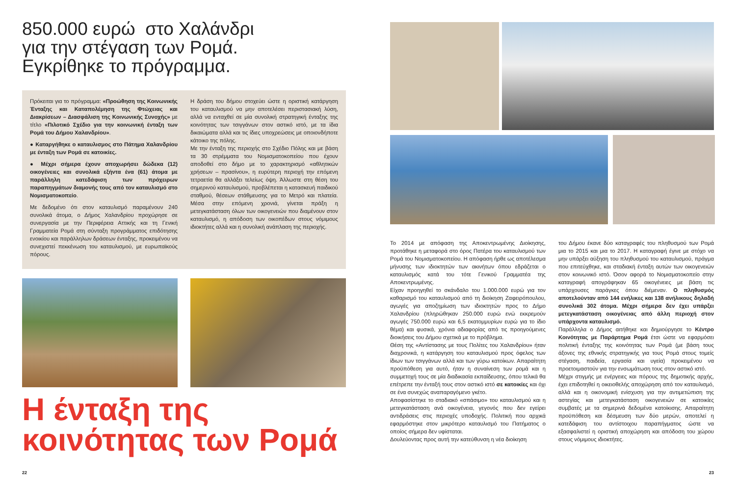850.000 ευρώ στο Χαλάνδρι
για την στέγαση των Ρομά.
Εγκρίθηκε το πρόγραμμα.
Πρόκειται για το πρόγραμμα: «Προώθηση της Κοινωνικής Ένταξης και Καταπολέμηση της Φτώχειας και Διακρίσεων – Διασφάλιση της Κοινωνικής Συνοχής» με τίτλο «Πιλοτικό Σχέδιο για την κοινωνική ένταξη των Ρομά του Δήμου Χαλανδρίου».
● Καταργήθηκε ο καταυλισμος στο Πάτημα Χαλανδρίου με ένταξη των Ρομά σε κατοικίες.
● Μέχρι σήμερα έχουν αποχωρήσει δώδεκα (12) οικογένειες και συνολικά εξήντα ένα (61) άτομα με παράλληλη κατεδάφιση των πρόχειρων παραπηγμάτων διαμονής τους από τον καταυλισμό στο Νομισματοκοπείο.
Με δεδομένο ότι στον καταυλισμό παραμένουν 240 συνολικά άτομα, ο Δήμος Χαλανδρίου προχώρησε σε συνεργασία με την Περιφέρεια Αττικής και τη Γενική Γραμματεία Ρομά στη σύνταξη προγράμματος επιδότησης ενοικίου και παράλληλων δράσεων ένταξης, προκειμένου να συνεχιστεί πεκκένωση του καταυλισμού, με ευρωπαϊκούς πόρους.
Η δράση του δήμου στοχεύει ώστε η οριστική κατάργηση του καταυλισμού να μην αποτελέσει περιστασιακή λύση, αλλά να ενταχθεί σε μία συνολική στρατηγική ένταξης της κοινότητας των τσιγγάνων στον αστικό ιστό, με τα ίδια δικαιώματα αλλά και τις ίδιες υποχρεώσεις με οποιονδήποτε κάτοικο της πόλης.
Με την ένταξη της περιοχής στο Σχέδιο Πόλης και με βάση τα 30 στρέμματα του Νομισματοκοπείου που έχουν αποδοθεί στο δήμο με το χαρακτηρισμό «αθλητικών χρήσεων – πρασίνου», η ευρύτερη περιοχή την επόμενη τετραετία θα αλλάξει τελείως όψη. Άλλωστε στη θέση του σημερινού καταυλισμού, προβλέπεται η κατασκευή παιδικού σταθμού, θέσεων στάθμευσης για το Μετρό και πλατεία. Μέσα στην επόμενη χρονιά, γίνεται πράξη η μετεγκατάσταση όλων των οικογενειών που διαμένουν στον καταυλισμό, η απόδοση των οικοπέδων στους νόμιμους ιδιοκτήτες αλλά και η συνολική ανάπλαση της περιοχής.
Η ένταξη της
κοινότητας των Ρομά
22
Το 2014 με απόφαση της Αποκεντρωμένης Διοίκησης, προτάθηκε η μεταφορά στο όρος Πατέρα του καταυλισμού των Ρομά του Νομισματοκοπείου. Η απόφαση ήρθε ως αποτέλεσμα μήνυσης των ιδιοκτητών των ακινήτων όπου εδράζεται ο καταυλισμός κατά του τότε Γενικού Γραμματέα της Αποκεντρωμένης.
Είχαν προηγηθεί το σκάνδαλο του 1.000.000 ευρώ για τον καθαρισμό του καταυλισμού από τη διοίκηση Ζαφειρόπουλου, αγωγές για αποζημίωση των ιδιοκτητών προς το Δήμο Χαλανδρίου (πληρώθηκαν 250.000 ευρώ ενώ εκκρεμούν αγωγές 750.000 ευρώ και 6,5 εκατομμυρίων ευρώ για το ίδιο θέμα) και φυσικά, χρόνια αδιαφορίας από τις προηγούμενες διοικήσεις του Δήμου σχετικά με το πρόβλημα.
Θέση της «Αντίστασης με τους Πολίτες του Χαλανδρίου» ήταν διαχρονικά, η κατάργηση του καταυλισμού προς όφελος των ίδιων των τσιγγάνων αλλά και των γύρω κατοίκων. Απαραίτητη προϋπόθεση για αυτό, ήταν η συναίνεση των ρομά και η συμμετοχή τους σε μία διαδικασία εκπαίδευσης, όπου τελικά θα επέτρεπε την ένταξή τους στον αστικό ιστό σε κατοικίες και όχι σε ένα συνεχώς αναπαραγόμενο γκέτο.
Αποφασίστηκε το σταδιακό «σπάσιμο» του καταυλισμού και η μετεγκατάσταση ανά οικογένεια, γεγονός που δεν εγείρει αντιδράσεις στις περιοχές υποδοχής. Πολιτική που αρχικά εφαρμόστηκε στον μικρότερο καταυλισμό του Πατήματος ο οποίος σήμερα δεν υφίσταται.
Δουλεύοντας προς αυτή την κατεύθυνση η νέα διοίκηση
του Δήμου έκανε δύο καταγραφές του πληθυσμού των Ρομά μια το 2015 και μια το 2017. Η καταγραφή έγινε με στόχο να μην υπάρξει αύξηση του πληθυσμού του καταυλισμού, πράγμα που επιτεύχθηκε, και σταδιακή ένταξη αυτών των οικογενειών στον κοινωνικό ιστό. Όσον αφορά το Νομισματοκοπείο στην καταγραφή απογράφηκαν 65 οικογένειες με βάση τις υπάρχουσες παράγκες όπου διέμεναν. Ο πληθυσμός αποτελούνταν από 144 ενήλικες και 138 ανήλικους δηλαδή συνολικά 302 άτομα. Μέχρι σήμερα δεν έχει υπάρξει μετεγκατάσταση οικογένειας από άλλη περιοχή στον υπάρχοντα καταυλισμό.
Παράλληλα ο Δήμος αιτήθηκε και δημιούργησε το Κέντρο Κοινότητας με Παράρτημα Ρομά έτσι ώστε να εφαρμόσει πολιτική ένταξης της κοινότητας των Ρομά (με βάση τους άξονες της εθνικής στρατηγικής για τους Ρομά στους τομείς στέγαση, παιδεία, εργασία και υγεία) προκειμένου να προετοιμαστούν για την ενσωμάτωση τους στον αστικό ιστό.
Μέχρι στιγμής με ενέργειες και πόρους της δημοτικής αρχής, έχει επιδοτηθεί η οικειοθελής αποχώρηση από τον καταυλισμό, αλλά και η οικονομική ενίσχυση για την αντιμετώπιση της αστεγίας και μετεγκατάσταση οικογενειών σε κατοικίες συμβατές με τα σημερινά δεδομένα κατοίκισης. Απαραίτητη προϋπόθεση και δέσμευση των δύο μερών, αποτελεί η κατεδάφιση του αντίστοιχου παραπήγματος ώστε να εξασφαλιστεί η οριστική αποχώρηση και απόδοση του χώρου στους νόμιμους ιδιοκτήτες.
23